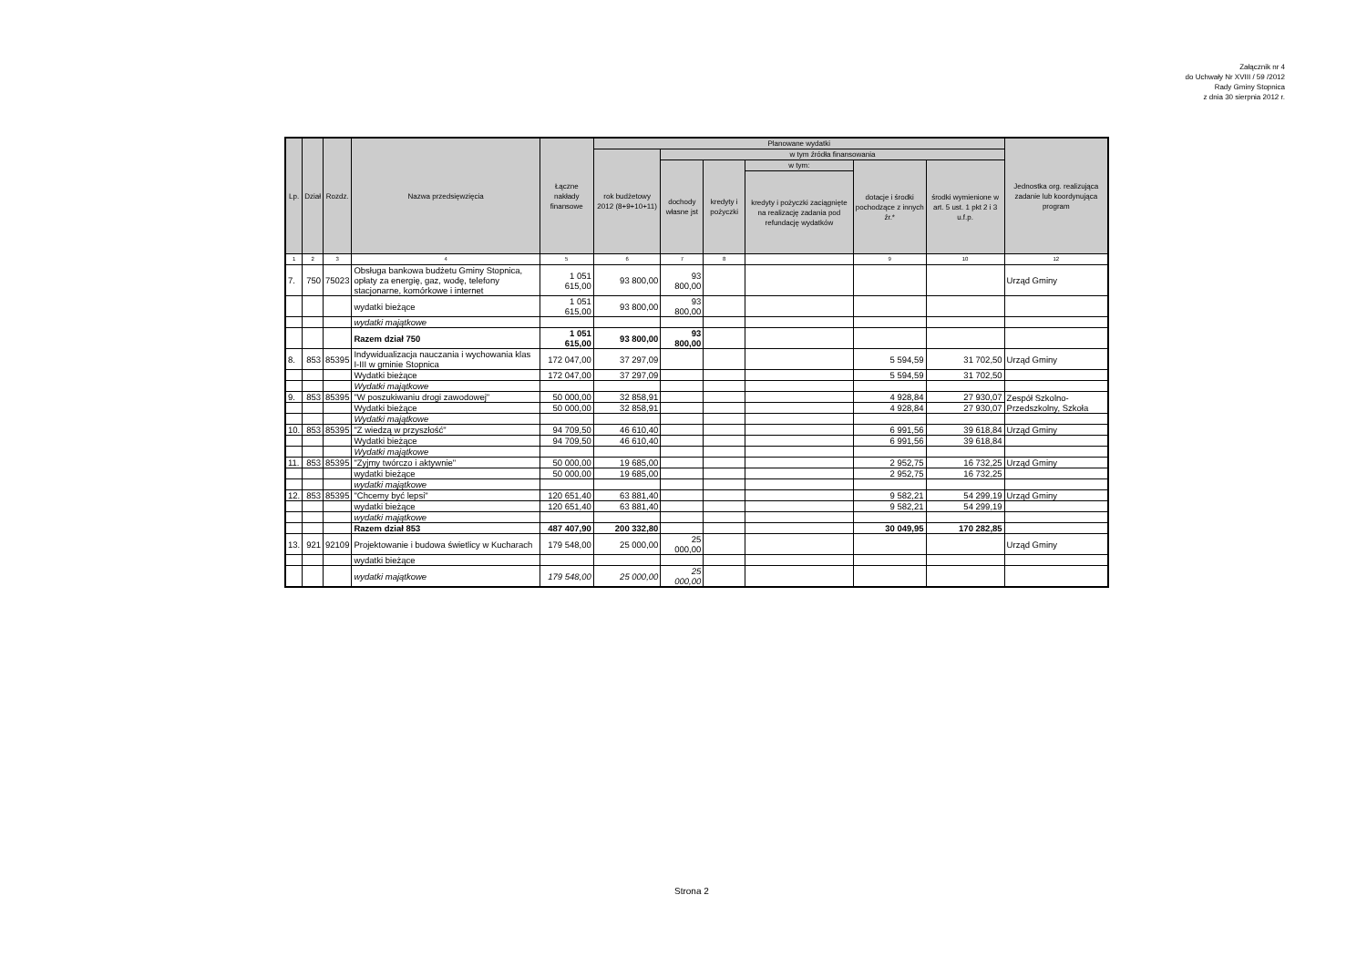Załącznik nr 4
do Uchwały Nr XVIII / 59 /2012
Rady Gminy Stopnica
z dnia 30 sierpnia 2012 r.
| Lp. | Dział | Rozdz. | Nazwa przedsięwzięcia | Łączne nakłady finansowe | Planowane wydatki | | | | | | Jednostka org. realizująca zadanie lub koordynująca program |
| --- | --- | --- | --- | --- | --- | --- | --- | --- | --- | --- | --- |
| | | | | | rok budżetowy 2012 (8+9+10+11) | w tym źródła finansowania | | | | | |
| | | | | | | dochody własne jst | kredyty i pożyczki | w tym: | dotacje i środki pochodzące z innych źr.* | środki wymienione w art. 5 ust. 1 pkt 2 i 3 u.f.p. | |
| | | | | | | | | kredyty i pożyczki zaciągnięte na realizację zadania pod refundację wydatków | | | |
| 1 | 2 | 3 | 4 | 5 | 6 | 7 | 8 | | 9 | 10 | 12 |
| 7. | 750 | 75023 | Obsługa bankowa budżetu Gminy Stopnica, opłaty za energię, gaz, wodę, telefony stacjonarne, komórkowe i internet | 1 051 615,00 | 93 800,00 | 93 800,00 | | | | | Urząd Gminy |
| | | | wydatki bieżące | 1 051 615,00 | 93 800,00 | 93 800,00 | | | | | |
| | | | wydatki majątkowe | | | | | | | | |
| | | | Razem dział 750 | 1 051 615,00 | 93 800,00 | 93 800,00 | | | | | |
| 8. | 853 | 85395 | Indywidualizacja nauczania i wychowania klas I-III w gminie Stopnica | 172 047,00 | 37 297,09 | | | | 5 594,59 | 31 702,50 | Urząd Gminy |
| | | | Wydatki bieżące | 172 047,00 | 37 297,09 | | | | 5 594,59 | 31 702,50 | |
| | | | Wydatki majątkowe | | | | | | | | |
| 9. | 853 | 85395 | "W poszukiwaniu drogi zawodowej" | 50 000,00 | 32 858,91 | | | | 4 928,84 | 27 930,07 | Zespół Szkolno-Przedszkolny, Szkoła |
| | | | Wydatki bieżące | 50 000,00 | 32 858,91 | | | | 4 928,84 | 27 930,07 | |
| | | | Wydatki majątkowe | | | | | | | | |
| 10. | 853 | 85395 | "Z wiedzą w przyszłość" | 94 709,50 | 46 610,40 | | | | 6 991,56 | 39 618,84 | Urząd Gminy |
| | | | Wydatki bieżące | 94 709,50 | 46 610,40 | | | | 6 991,56 | 39 618,84 | |
| | | | Wydatki majątkowe | | | | | | | | |
| 11. | 853 | 85395 | "Zyjmy twórczo i aktywnie" | 50 000,00 | 19 685,00 | | | | 2 952,75 | 16 732,25 | Urząd Gminy |
| | | | wydatki bieżące | 50 000,00 | 19 685,00 | | | | 2 952,75 | 16 732,25 | |
| | | | wydatki majątkowe | | | | | | | | |
| 12. | 853 | 85395 | "Chcemy być lepsi" | 120 651,40 | 63 881,40 | | | | 9 582,21 | 54 299,19 | Urząd Gminy |
| | | | wydatki bieżące | 120 651,40 | 63 881,40 | | | | 9 582,21 | 54 299,19 | |
| | | | wydatki majątkowe | | | | | | | | |
| | | | Razem dział 853 | 487 407,90 | 200 332,80 | | | | 30 049,95 | 170 282,85 | |
| 13. | 921 | 92109 | Projektowanie i budowa świetlicy w Kucharach | 179 548,00 | 25 000,00 | 25 000,00 | | | | | Urząd Gminy |
| | | | wydatki bieżące | | | | | | | | |
| | | | wydatki majątkowe | 179 548,00 | 25 000,00 | 25 000,00 | | | | | |
Strona 2